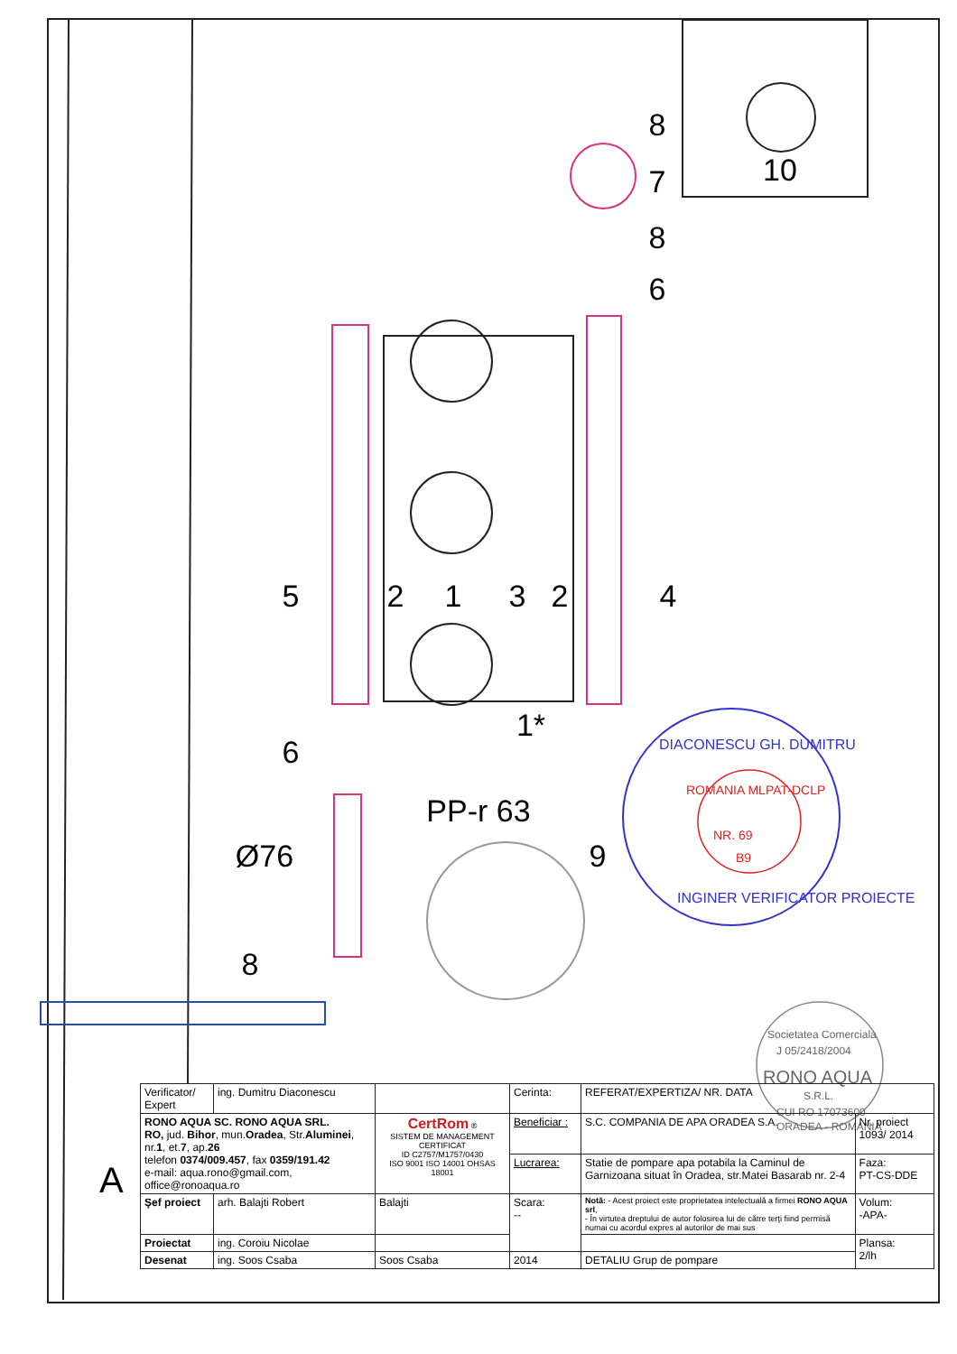8
7
8
6
10
5
2
1
3
2
4
1*
6
8
9
PP-r 63
Ø76
DIACONESCU GH. DUMITRU
INGINER VERIFICATOR PROIECTE
ROMANIA MLPAT-DCLP
NR. 69
B9
Societatea Comerciala
J 05/2418/2004
RONO AQUA
S.R.L.
CUI RO 17073600
ORADEA - ROMANIA
A
| Verificator/ Expert | ing. Dumitru Diaconescu | | Cerinta: | REFERAT/EXPERTIZA/ NR. DATA | |
| RONO AQUA SC. RONO AQUA SRL. RO, jud. Bihor , mun. Oradea , Str. Aluminei , nr. 1 , et. 7 , ap. 26 telefon 0374/009.457 , fax 0359/191.42 e-mail: aqua.rono@gmail.com, office@ronoaqua.ro | | CertRom ® SISTEM DE MANAGEMENT CERTIFICAT ID C2757/M1757/0430 ISO 9001 ISO 14001 OHSAS 18001 | Beneficiar : | S.C. COMPANIA DE APA ORADEA S.A. | Nr. proiect 1093/ 2014 |
| | | | Lucrarea: | Statie de pompare apa potabila la Caminul de Garnizoana situat în Oradea, str.Matei Basarab nr. 2-4 | Faza: PT-CS-DDE |
| Şef proiect | arh. Balajti Robert | Balajti | Scara: -- | Notă: - Acest proiect este proprietatea intelectuală a firmei RONO AQUA srl , - În virtutea dreptului de autor folosirea lui de către terţi fiind permisă numai cu acordul expres al autorilor de mai sus | Volum: -APA- |
| Proiectat | ing. Coroiu Nicolae | | | | Plansa: 2/lh |
| Desenat | ing. Soos Csaba | Soos Csaba | 2014 | DETALIU Grup de pompare | |